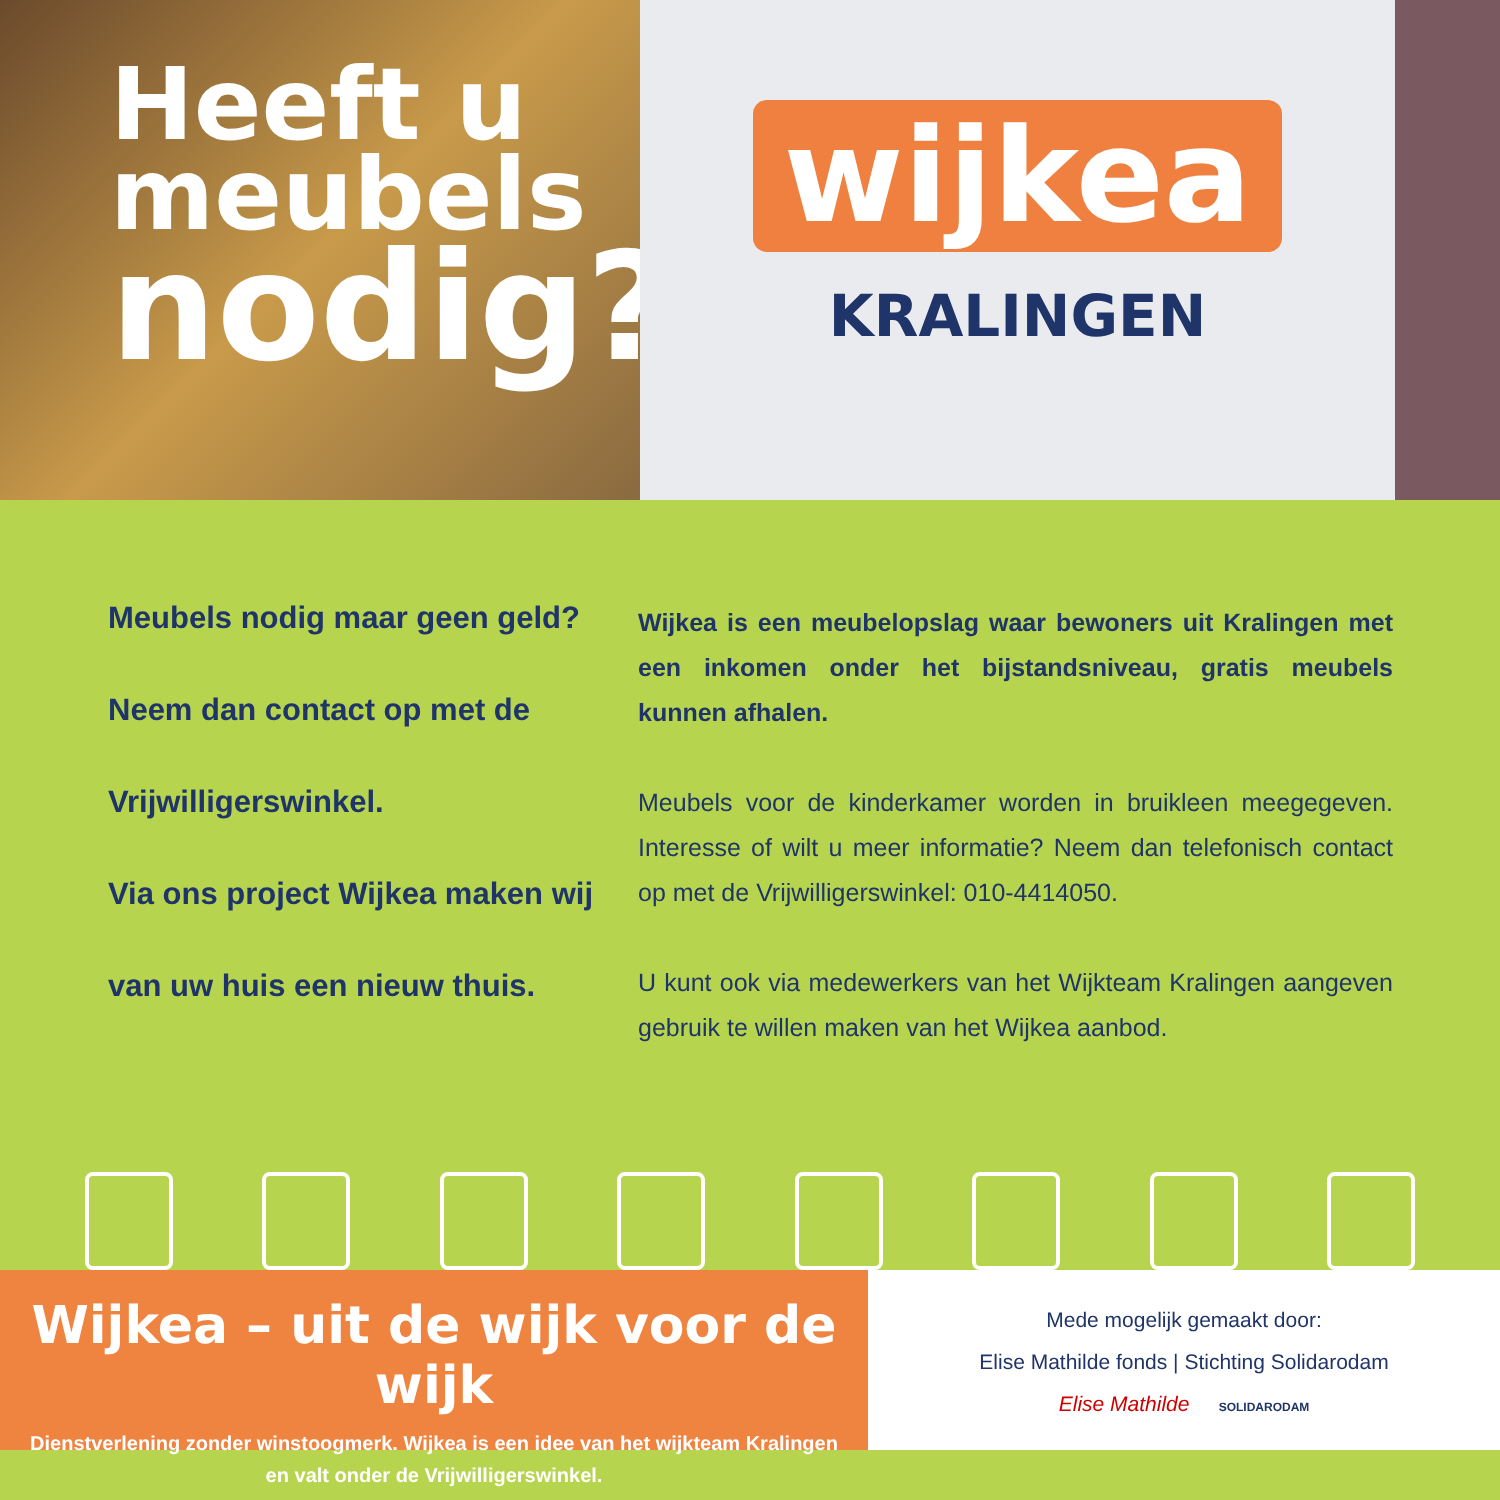Heeft u
meubels
nodig?
wijkea
KRALINGEN
Meubels nodig maar geen geld?
Neem dan contact op met de
Vrijwilligerswinkel.
Via ons project Wijkea maken wij
van uw huis een nieuw thuis.
Wijkea is een meubelopslag waar bewoners uit Kralingen met een inkomen onder het bijstandsniveau, gratis meubels kunnen afhalen.
Meubels voor de kinderkamer worden in bruikleen meegegeven. Interesse of wilt u meer informatie? Neem dan telefonisch contact op met de Vrijwilligerswinkel: 010-4414050.
U kunt ook via medewerkers van het Wijkteam Kralingen aangeven gebruik te willen maken van het Wijkea aanbod.
Wijkea – uit de wijk voor de wijk
Dienstverlening zonder winstoogmerk. Wijkea is een idee van het wijkteam Kralingen
en valt onder de Vrijwilligerswinkel.
Mede mogelijk gemaakt door:
Elise Mathilde fonds | Stichting Solidarodam
Elise Mathilde SOLIDARODAM